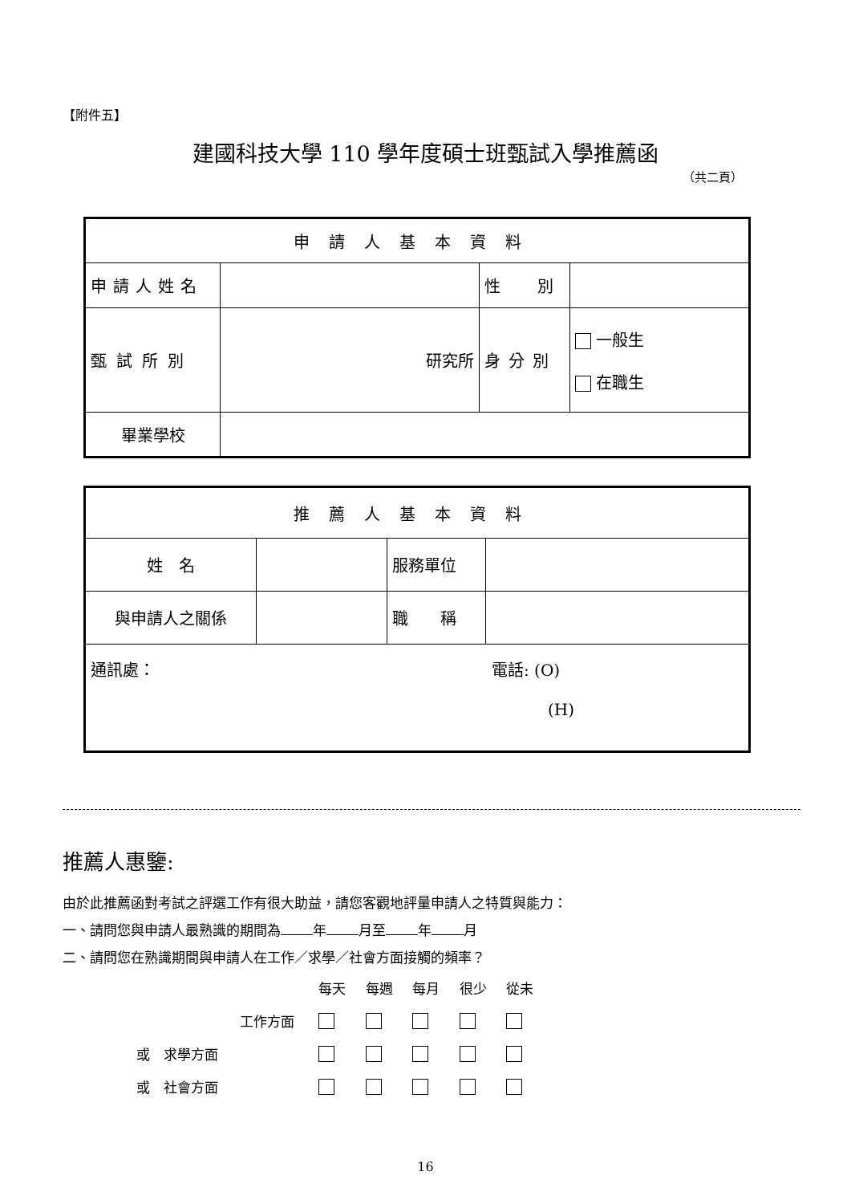【附件五】
建國科技大學 110 學年度碩士班甄試入學推薦函
（共二頁）
| 申請人基本資料 | | | |
| 申請人姓名 | | 性 別 | |
| 甄試所別 | 研究所 | 身分別 | 一般生 在職生 |
| 畢業學校 | | | |
| 推薦人基本資料 | | | |
| 姓 名 | | 服務單位 | |
| 與申請人之關係 | | 職 稱 | |
| 通訊處： 電話: (O) (H) | | | |
推薦人惠鑒:
由於此推薦函對考試之評選工作有很大助益，請您客觀地評量申請人之特質與能力：
一、請問您與申請人最熟識的期間為 年 月至 年 月
二、請問您在熟識期間與申請人在工作／求學／社會方面接觸的頻率？
| | 每天 | 每週 | 每月 | 很少 | 從未 |
| 工作方面 | | | | | |
| 或 求學方面 | | | | | |
| 或 社會方面 | | | | | |
16